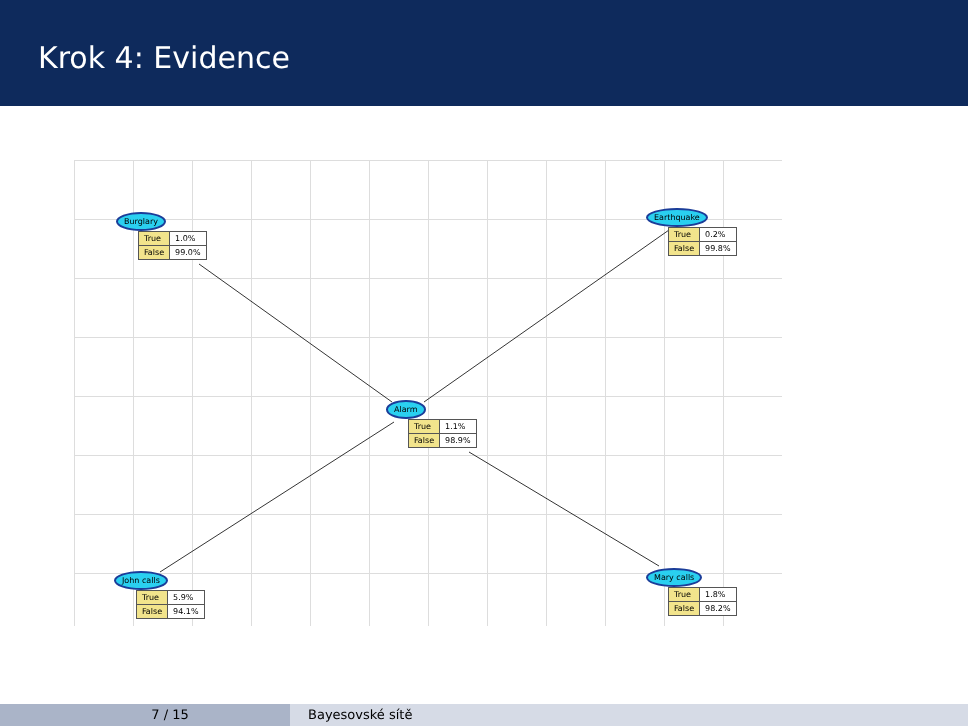Krok 4: Evidence
Burglary
| True | 1.0% |
| False | 99.0% |
Earthquake
| True | 0.2% |
| False | 99.8% |
Alarm
| True | 1.1% |
| False | 98.9% |
John calls
| True | 5.9% |
| False | 94.1% |
Mary calls
| True | 1.8% |
| False | 98.2% |
7 / 15 Bayesovské sítě